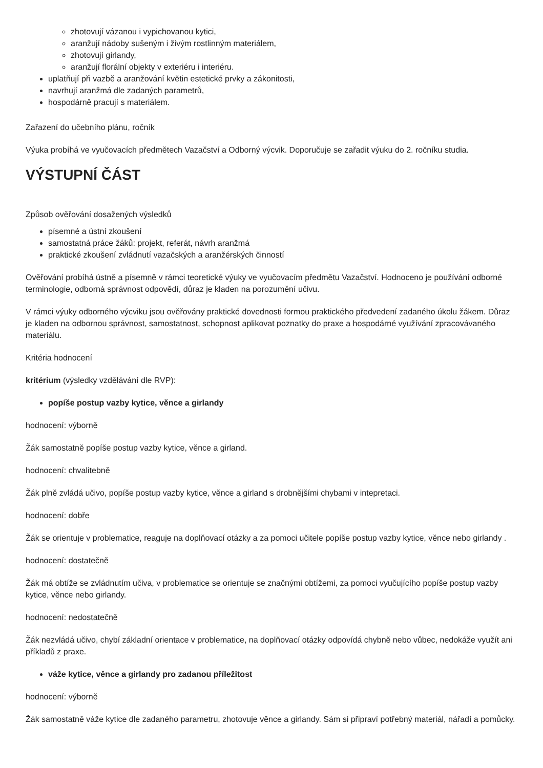zhotovují vázanou i vypichovanou kytici,
aranžují nádoby sušeným i živým rostlinným materiálem,
zhotovují girlandy,
aranžují florální objekty v exteriéru i interiéru.
uplatňují při vazbě a aranžování květin estetické prvky a zákonitosti,
navrhují aranžmá dle zadaných parametrů,
hospodárně pracují s materiálem.
Zařazení do učebního plánu, ročník
Výuka probíhá ve vyučovacích předmětech Vazačství a Odborný výcvik. Doporučuje se zařadit výuku do 2. ročníku studia.
VÝSTUPNÍ ČÁST
Způsob ověřování dosažených výsledků
písemné a ústní zkoušení
samostatná práce žáků: projekt, referát, návrh aranžmá
praktické zkoušení zvládnutí vazačských a aranžérských činností
Ověřování probíhá ústně a písemně v rámci teoretické výuky ve vyučovacím předmětu Vazačství. Hodnoceno je používání odborné terminologie, odborná správnost odpovědí, důraz je kladen na porozumění učivu.
V rámci výuky odborného výcviku jsou ověřovány praktické dovednosti formou praktického předvedení zadaného úkolu žákem. Důraz je kladen na odbornou správnost, samostatnost, schopnost aplikovat poznatky do praxe a hospodárné využívání zpracovávaného materiálu.
Kritéria hodnocení
kritérium (výsledky vzdělávání dle RVP):
popíše postup vazby kytice, věnce a girlandy
hodnocení: výborně
Žák samostatně popíše postup vazby kytice, věnce a girland.
hodnocení: chvalitebně
Žák plně zvládá učivo, popíše postup vazby kytice, věnce a girland s drobnějšími chybami v intepretaci.
hodnocení: dobře
Žák se orientuje v problematice, reaguje na doplňovací otázky a za pomoci učitele popíše postup vazby kytice, věnce nebo girlandy .
hodnocení: dostatečně
Žák má obtíže se zvládnutím učiva, v problematice se orientuje se značnými obtížemi, za pomoci vyučujícího popíše postup vazby kytice, věnce nebo girlandy.
hodnocení: nedostatečně
Žák nezvládá učivo, chybí základní orientace v problematice, na doplňovací otázky odpovídá chybně nebo vůbec, nedokáže využít ani příkladů z praxe.
váže kytice, věnce a girlandy pro zadanou příležitost
hodnocení: výborně
Žák samostatně váže kytice dle zadaného parametru, zhotovuje věnce a girlandy. Sám si připraví potřebný materiál, nářadí a pomůcky.